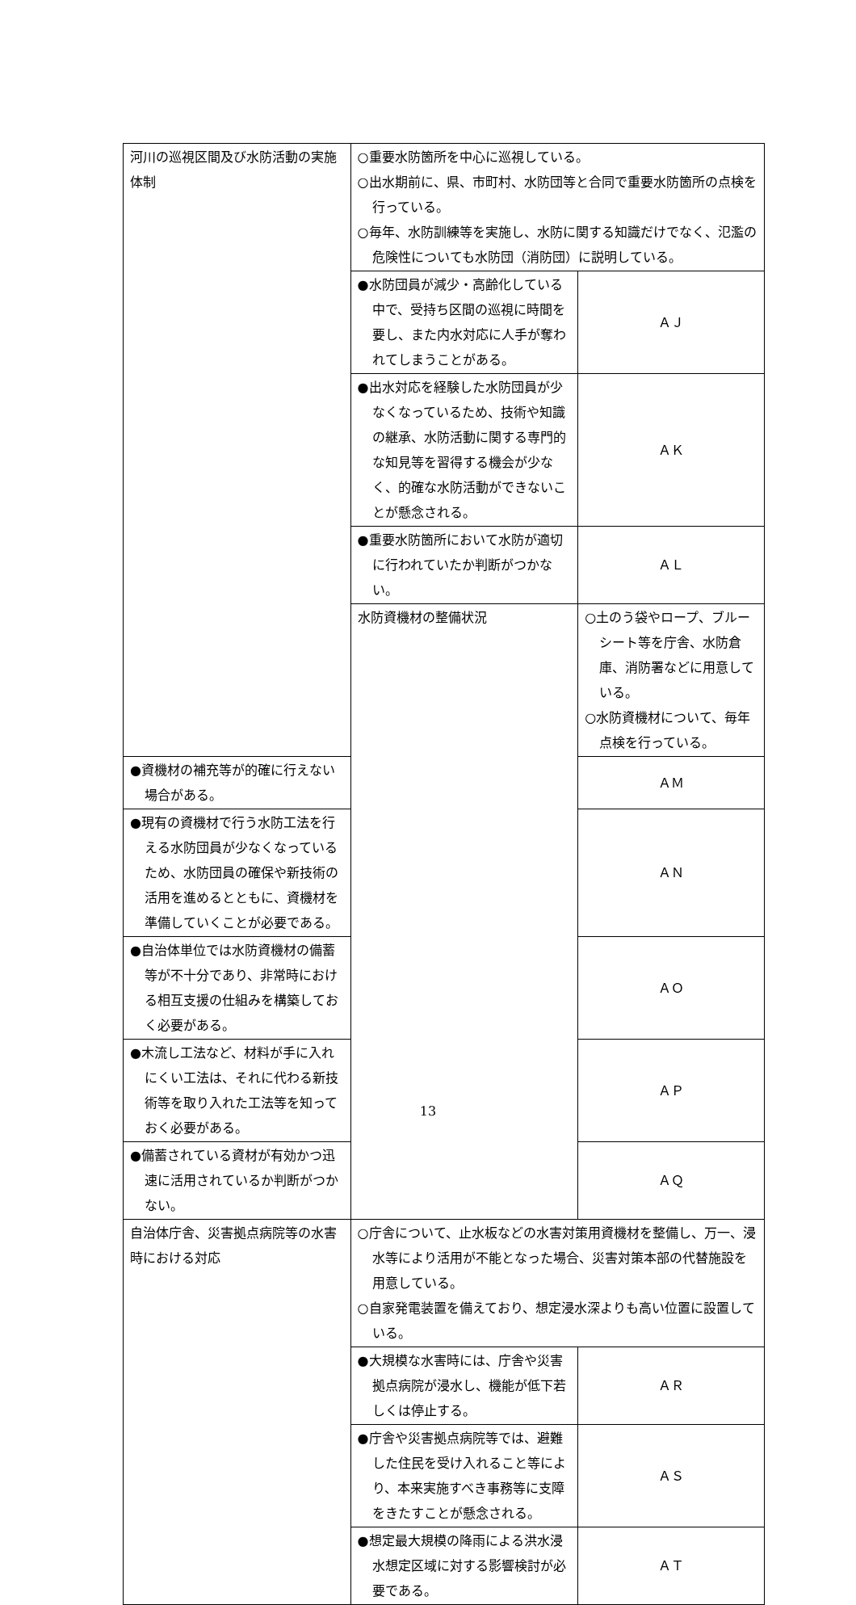| 河川の巡視区間及び水防活動の実施体制 | ○重要水防箇所を中心に巡視している。 ○出水期前に、県、市町村、水防団等と合同で重要水防箇所の点検を行っている。 ○毎年、水防訓練等を実施し、水防に関する知識だけでなく、氾濫の危険性についても水防団（消防団）に説明している。 | |
| | ●水防団員が減少・高齢化している中で、受持ち区間の巡視に時間を要し、また内水対応に人手が奪われてしまうことがある。 | ＡＪ |
| | ●出水対応を経験した水防団員が少なくなっているため、技術や知識の継承、水防活動に関する専門的な知見等を習得する機会が少なく、的確な水防活動ができないことが懸念される。 | ＡＫ |
| | ●重要水防箇所において水防が適切に行われていたか判断がつかない。 | ＡＬ |
| | 水防資機材の整備状況 | ○土のう袋やロープ、ブルーシート等を庁舎、水防倉庫、消防署などに用意している。 ○水防資機材について、毎年点検を行っている。 |
| ●資機材の補充等が的確に行えない場合がある。 | | ＡＭ |
| ●現有の資機材で行う水防工法を行える水防団員が少なくなっているため、水防団員の確保や新技術の活用を進めるとともに、資機材を準備していくことが必要である。 | | ＡＮ |
| ●自治体単位では水防資機材の備蓄等が不十分であり、非常時における相互支援の仕組みを構築しておく必要がある。 | | ＡＯ |
| ●木流し工法など、材料が手に入れにくい工法は、それに代わる新技術等を取り入れた工法等を知っておく必要がある。 | | ＡＰ |
| ●備蓄されている資材が有効かつ迅速に活用されているか判断がつかない。 | | ＡＱ |
| 自治体庁舎、災害拠点病院等の水害時における対応 | ○庁舎について、止水板などの水害対策用資機材を整備し、万一、浸水等により活用が不能となった場合、災害対策本部の代替施設を用意している。 ○自家発電装置を備えており、想定浸水深よりも高い位置に設置している。 | |
| | ●大規模な水害時には、庁舎や災害拠点病院が浸水し、機能が低下若しくは停止する。 | ＡＲ |
| | ●庁舎や災害拠点病院等では、避難した住民を受け入れること等により、本来実施すべき事務等に支障をきたすことが懸念される。 | ＡＳ |
| | ●想定最大規模の降雨による洪水浸水想定区域に対する影響検討が必要である。 | ＡＴ |
13